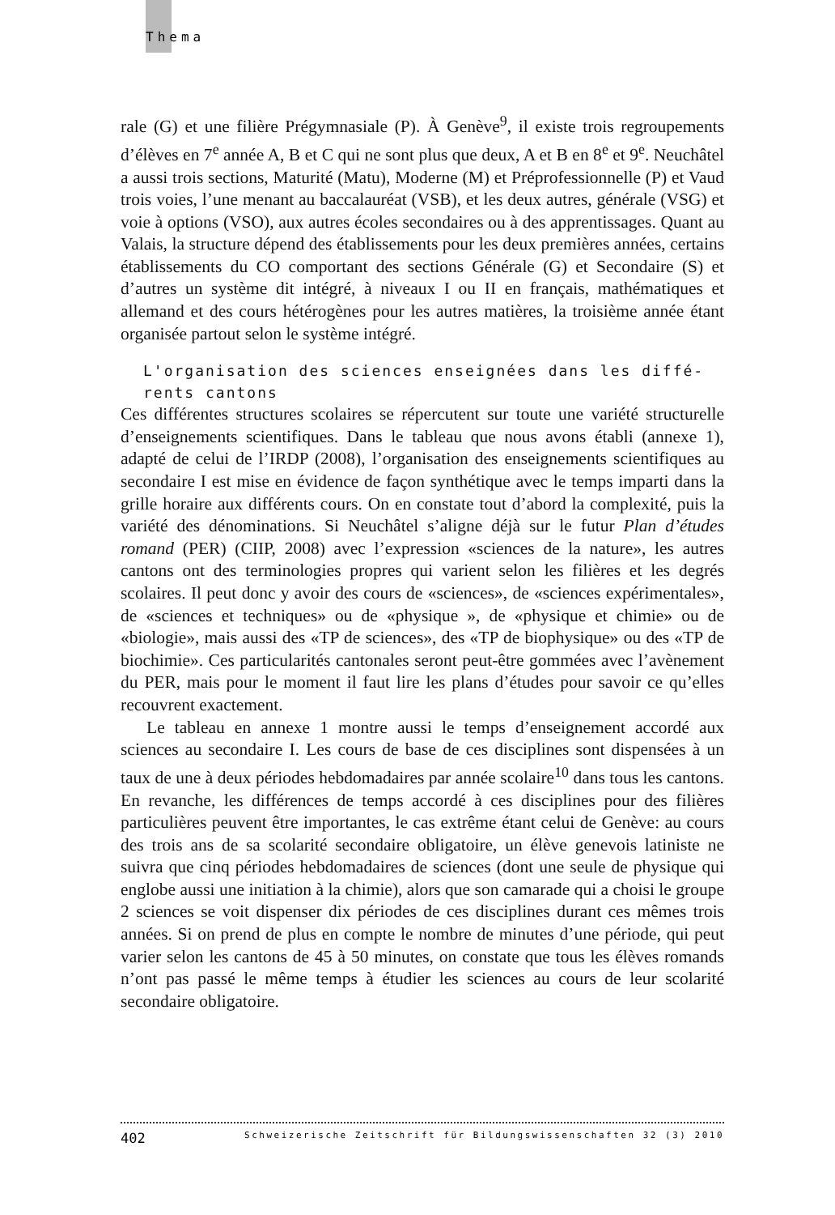Thema
rale (G) et une filière Prégymnasiale (P). À Genève<sup>9</sup>, il existe trois regroupements d’élèves en 7<sup>e</sup> année A, B et C qui ne sont plus que deux, A et B en 8<sup>e</sup> et 9<sup>e</sup>. Neuchâtel a aussi trois sections, Maturité (Matu), Moderne (M) et Préprofessionnelle (P) et Vaud trois voies, l’une menant au baccalauréat (VSB), et les deux autres, générale (VSG) et voie à options (VSO), aux autres écoles secondaires ou à des apprentissages. Quant au Valais, la structure dépend des établissements pour les deux premières années, certains établissements du CO comportant des sections Générale (G) et Secondaire (S) et d’autres un système dit intégré, à niveaux I ou II en français, mathématiques et allemand et des cours hétérogènes pour les autres matières, la troisième année étant organisée partout selon le système intégré.
L'organisation des sciences enseignées dans les diffé-
rents cantons
Ces différentes structures scolaires se répercutent sur toute une variété structurelle d’enseignements scientifiques. Dans le tableau que nous avons établi (annexe 1), adapté de celui de l’IRDP (2008), l’organisation des enseignements scientifiques au secondaire I est mise en évidence de façon synthétique avec le temps imparti dans la grille horaire aux différents cours. On en constate tout d’abord la complexité, puis la variété des dénominations. Si Neuchâtel s’aligne déjà sur le futur Plan d’études romand (PER) (CIIP, 2008) avec l’expression «sciences de la nature», les autres cantons ont des terminologies propres qui varient selon les filières et les degrés scolaires. Il peut donc y avoir des cours de «sciences», de «sciences expérimentales», de «sciences et techniques» ou de «physique », de «physique et chimie» ou de «biologie», mais aussi des «TP de sciences», des «TP de biophysique» ou des «TP de biochimie». Ces particularités cantonales seront peut-être gommées avec l’avènement du PER, mais pour le moment il faut lire les plans d’études pour savoir ce qu’elles recouvrent exactement.
Le tableau en annexe 1 montre aussi le temps d’enseignement accordé aux sciences au secondaire I. Les cours de base de ces disciplines sont dispensées à un taux de une à deux périodes hebdomadaires par année scolaire<sup>10</sup> dans tous les cantons. En revanche, les différences de temps accordé à ces disciplines pour des filières particulières peuvent être importantes, le cas extrême étant celui de Genève: au cours des trois ans de sa scolarité secondaire obligatoire, un élève genevois latiniste ne suivra que cinq périodes hebdomadaires de sciences (dont une seule de physique qui englobe aussi une initiation à la chimie), alors que son camarade qui a choisi le groupe 2 sciences se voit dispenser dix périodes de ces disciplines durant ces mêmes trois années. Si on prend de plus en compte le nombre de minutes d’une période, qui peut varier selon les cantons de 45 à 50 minutes, on constate que tous les élèves romands n’ont pas passé le même temps à étudier les sciences au cours de leur scolarité secondaire obligatoire.
402 Schweizerische Zeitschrift für Bildungswissenschaften 32 (3) 2010